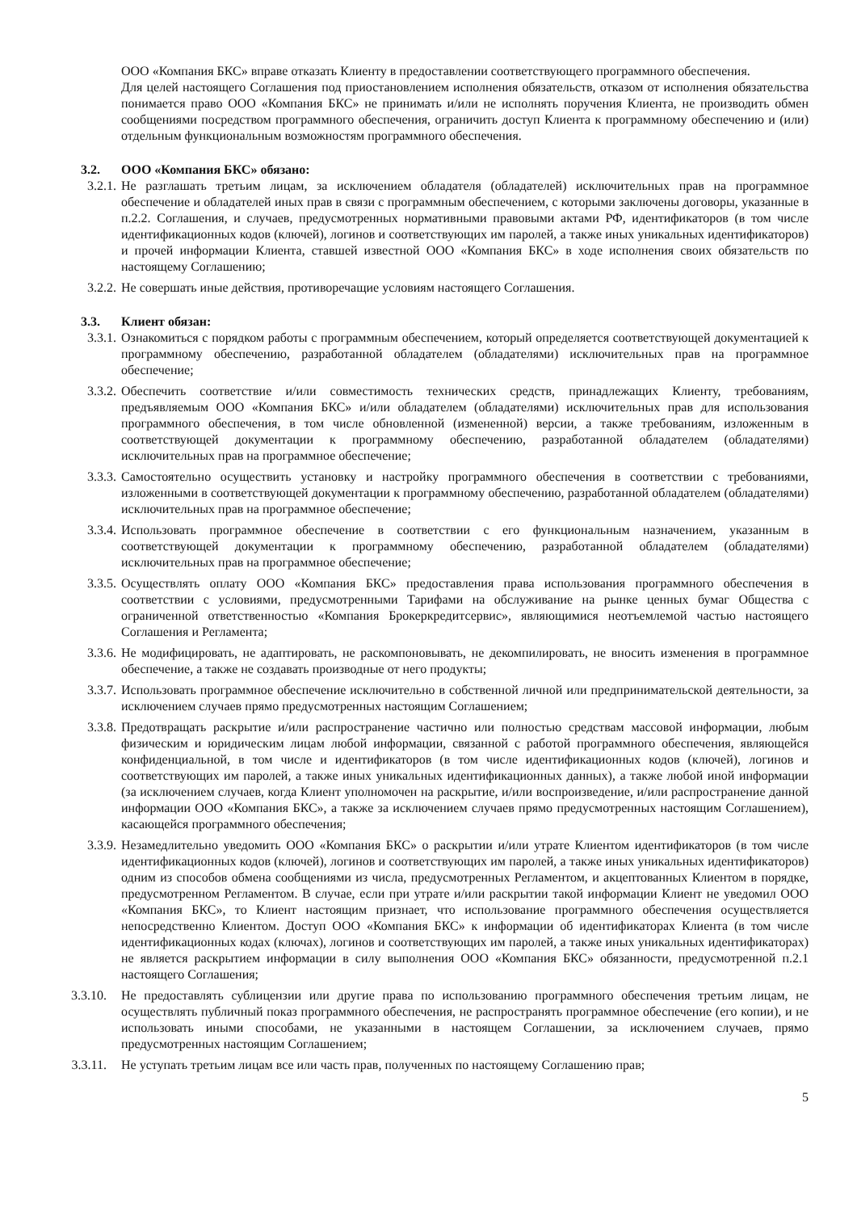ООО «Компания БКС» вправе отказать Клиенту в предоставлении соответствующего программного обеспечения.
Для целей настоящего Соглашения под приостановлением исполнения обязательств, отказом от исполнения обязательства понимается право ООО «Компания БКС» не принимать и/или не исполнять поручения Клиента, не производить обмен сообщениями посредством программного обеспечения, ограничить доступ Клиента к программному обеспечению и (или) отдельным функциональным возможностям программного обеспечения.
3.2. ООО «Компания БКС» обязано:
3.2.1. Не разглашать третьим лицам, за исключением обладателя (обладателей) исключительных прав на программное обеспечение и обладателей иных прав в связи с программным обеспечением, с которыми заключены договоры, указанные в п.2.2. Соглашения, и случаев, предусмотренных нормативными правовыми актами РФ, идентификаторов (в том числе идентификационных кодов (ключей), логинов и соответствующих им паролей, а также иных уникальных идентификаторов) и прочей информации Клиента, ставшей известной ООО «Компания БКС» в ходе исполнения своих обязательств по настоящему Соглашению;
3.2.2. Не совершать иные действия, противоречащие условиям настоящего Соглашения.
3.3. Клиент обязан:
3.3.1. Ознакомиться с порядком работы с программным обеспечением, который определяется соответствующей документацией к программному обеспечению, разработанной обладателем (обладателями) исключительных прав на программное обеспечение;
3.3.2. Обеспечить соответствие и/или совместимость технических средств, принадлежащих Клиенту, требованиям, предъявляемым ООО «Компания БКС» и/или обладателем (обладателями) исключительных прав для использования программного обеспечения, в том числе обновленной (измененной) версии, а также требованиям, изложенным в соответствующей документации к программному обеспечению, разработанной обладателем (обладателями) исключительных прав на программное обеспечение;
3.3.3. Самостоятельно осуществить установку и настройку программного обеспечения в соответствии с требованиями, изложенными в соответствующей документации к программному обеспечению, разработанной обладателем (обладателями) исключительных прав на программное обеспечение;
3.3.4. Использовать программное обеспечение в соответствии с его функциональным назначением, указанным в соответствующей документации к программному обеспечению, разработанной обладателем (обладателями) исключительных прав на программное обеспечение;
3.3.5. Осуществлять оплату ООО «Компания БКС» предоставления права использования программного обеспечения в соответствии с условиями, предусмотренными Тарифами на обслуживание на рынке ценных бумаг Общества с ограниченной ответственностью «Компания Брокеркредитсервис», являющимися неотъемлемой частью настоящего Соглашения и Регламента;
3.3.6. Не модифицировать, не адаптировать, не раскомпоновывать, не декомпилировать, не вносить изменения в программное обеспечение, а также не создавать производные от него продукты;
3.3.7. Использовать программное обеспечение исключительно в собственной личной или предпринимательской деятельности, за исключением случаев прямо предусмотренных настоящим Соглашением;
3.3.8. Предотвращать раскрытие и/или распространение частично или полностью средствам массовой информации, любым физическим и юридическим лицам любой информации, связанной с работой программного обеспечения, являющейся конфиденциальной, в том числе и идентификаторов (в том числе идентификационных кодов (ключей), логинов и соответствующих им паролей, а также иных уникальных идентификационных данных), а также любой иной информации (за исключением случаев, когда Клиент уполномочен на раскрытие, и/или воспроизведение, и/или распространение данной информации ООО «Компания БКС», а также за исключением случаев прямо предусмотренных настоящим Соглашением), касающейся программного обеспечения;
3.3.9. Незамедлительно уведомить ООО «Компания БКС» о раскрытии и/или утрате Клиентом идентификаторов (в том числе идентификационных кодов (ключей), логинов и соответствующих им паролей, а также иных уникальных идентификаторов) одним из способов обмена сообщениями из числа, предусмотренных Регламентом, и акцептованных Клиентом в порядке, предусмотренном Регламентом. В случае, если при утрате и/или раскрытии такой информации Клиент не уведомил ООО «Компания БКС», то Клиент настоящим признает, что использование программного обеспечения осуществляется непосредственно Клиентом. Доступ ООО «Компания БКС» к информации об идентификаторах Клиента (в том числе идентификационных кодах (ключах), логинов и соответствующих им паролей, а также иных уникальных идентификаторах) не является раскрытием информации в силу выполнения ООО «Компания БКС» обязанности, предусмотренной п.2.1 настоящего Соглашения;
3.3.10. Не предоставлять сублицензии или другие права по использованию программного обеспечения третьим лицам, не осуществлять публичный показ программного обеспечения, не распространять программное обеспечение (его копии), и не использовать иными способами, не указанными в настоящем Соглашении, за исключением случаев, прямо предусмотренных настоящим Соглашением;
3.3.11. Не уступать третьим лицам все или часть прав, полученных по настоящему Соглашению прав;
5